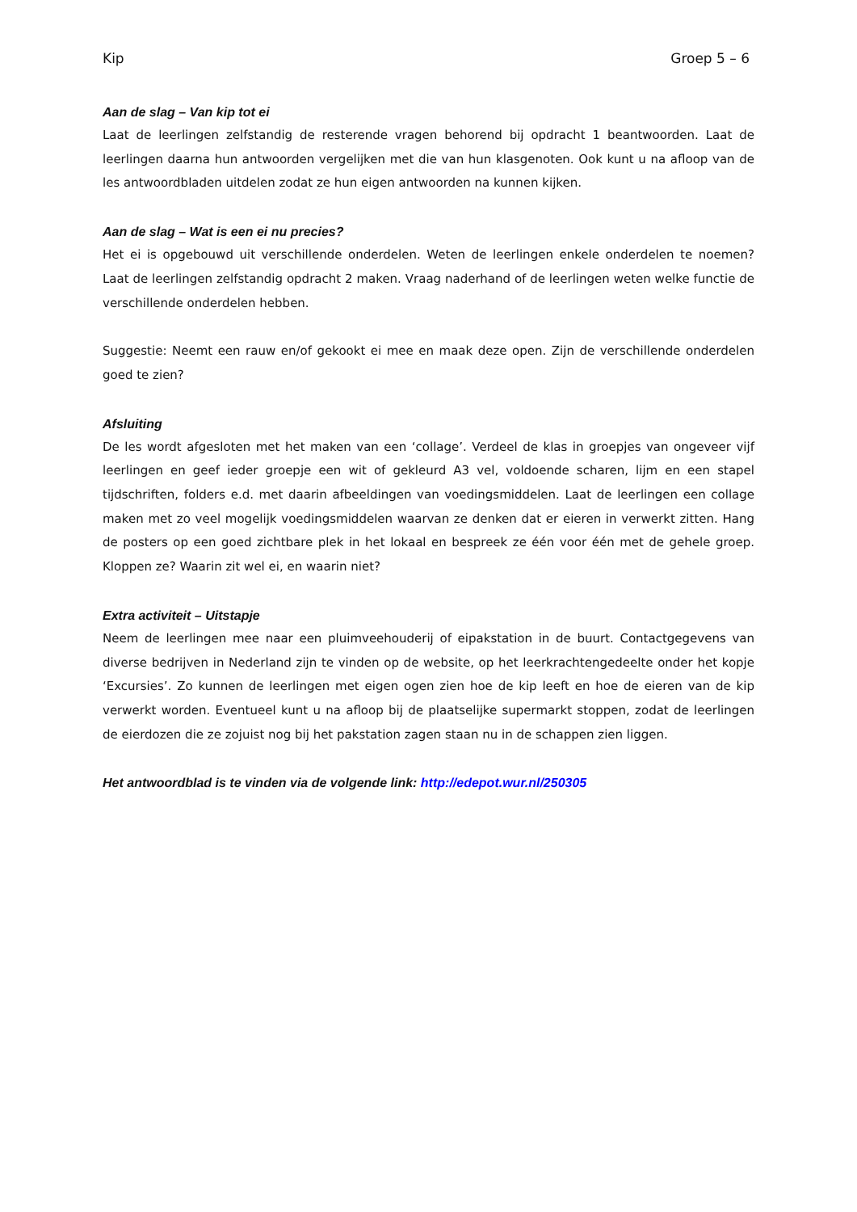Kip Groep 5 – 6
Aan de slag – Van kip tot ei
Laat de leerlingen zelfstandig de resterende vragen behorend bij opdracht 1 beantwoorden. Laat de leerlingen daarna hun antwoorden vergelijken met die van hun klasgenoten. Ook kunt u na afloop van de les antwoordbladen uitdelen zodat ze hun eigen antwoorden na kunnen kijken.
Aan de slag – Wat is een ei nu precies?
Het ei is opgebouwd uit verschillende onderdelen. Weten de leerlingen enkele onderdelen te noemen? Laat de leerlingen zelfstandig opdracht 2 maken. Vraag naderhand of de leerlingen weten welke functie de verschillende onderdelen hebben.
Suggestie: Neemt een rauw en/of gekookt ei mee en maak deze open. Zijn de verschillende onderdelen goed te zien?
Afsluiting
De les wordt afgesloten met het maken van een ‘collage’. Verdeel de klas in groepjes van ongeveer vijf leerlingen en geef ieder groepje een wit of gekleurd A3 vel, voldoende scharen, lijm en een stapel tijdschriften, folders e.d. met daarin afbeeldingen van voedingsmiddelen. Laat de leerlingen een collage maken met zo veel mogelijk voedingsmiddelen waarvan ze denken dat er eieren in verwerkt zitten. Hang de posters op een goed zichtbare plek in het lokaal en bespreek ze één voor één met de gehele groep. Kloppen ze? Waarin zit wel ei, en waarin niet?
Extra activiteit – Uitstapje
Neem de leerlingen mee naar een pluimveehouderij of eipakstation in de buurt. Contactgegevens van diverse bedrijven in Nederland zijn te vinden op de website, op het leerkrachtengedeelte onder het kopje ‘Excursies’. Zo kunnen de leerlingen met eigen ogen zien hoe de kip leeft en hoe de eieren van de kip verwerkt worden. Eventueel kunt u na afloop bij de plaatselijke supermarkt stoppen, zodat de leerlingen de eierdozen die ze zojuist nog bij het pakstation zagen staan nu in de schappen zien liggen.
Het antwoordblad is te vinden via de volgende link: http://edepot.wur.nl/250305